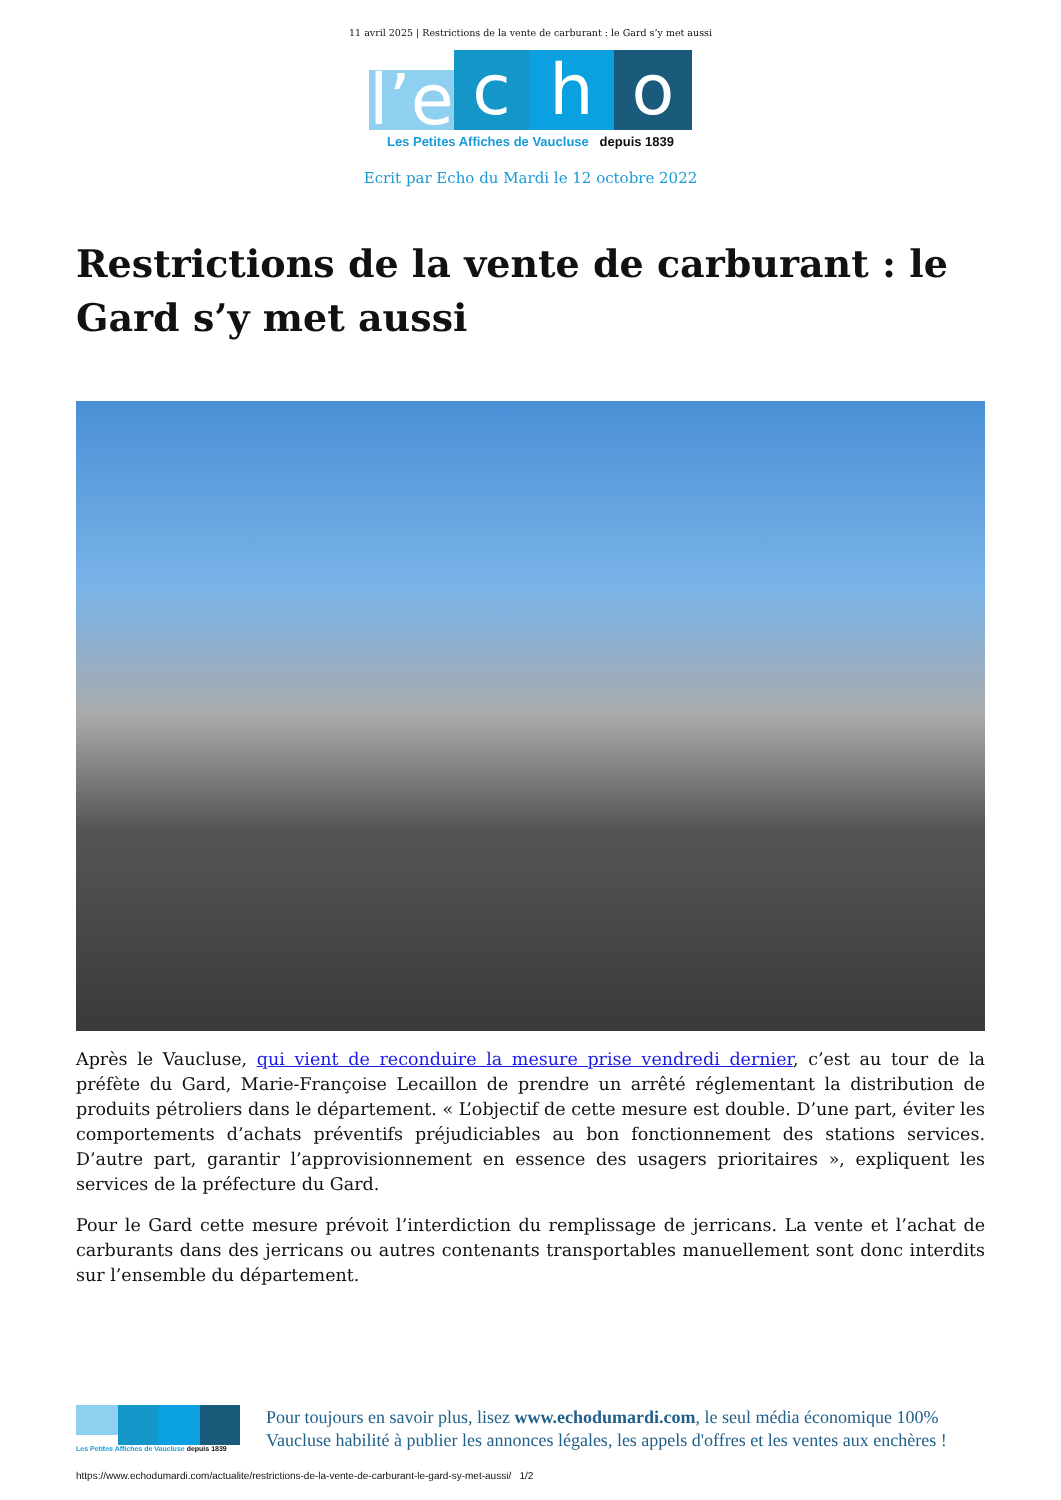11 avril 2025 | Restrictions de la vente de carburant : le Gard s’y met aussi
l’e
c
h
o
Les Petites Affiches de Vaucluse depuis 1839
Ecrit par Echo du Mardi le 12 octobre 2022
Restrictions de la vente de carburant : le Gard s’y met aussi
Après le Vaucluse, qui vient de reconduire la mesure prise vendredi dernier, c’est au tour de la préfète du Gard, Marie-Françoise Lecaillon de prendre un arrêté réglementant la distribution de produits pétroliers dans le département. « L’objectif de cette mesure est double. D’une part, éviter les comportements d’achats préventifs préjudiciables au bon fonctionnement des stations services. D’autre part, garantir l’approvisionnement en essence des usagers prioritaires », expliquent les services de la préfecture du Gard.
Pour le Gard cette mesure prévoit l’interdiction du remplissage de jerricans. La vente et l’achat de carburants dans des jerricans ou autres contenants transportables manuellement sont donc interdits sur l’ensemble du département.
Les Petites Affiches de Vaucluse depuis 1839
Pour toujours en savoir plus, lisez www.echodumardi.com, le seul média économique 100% Vaucluse habilité à publier les annonces légales, les appels d'offres et les ventes aux enchères !
https://www.echodumardi.com/actualite/restrictions-de-la-vente-de-carburant-le-gard-sy-met-aussi/ 1/2